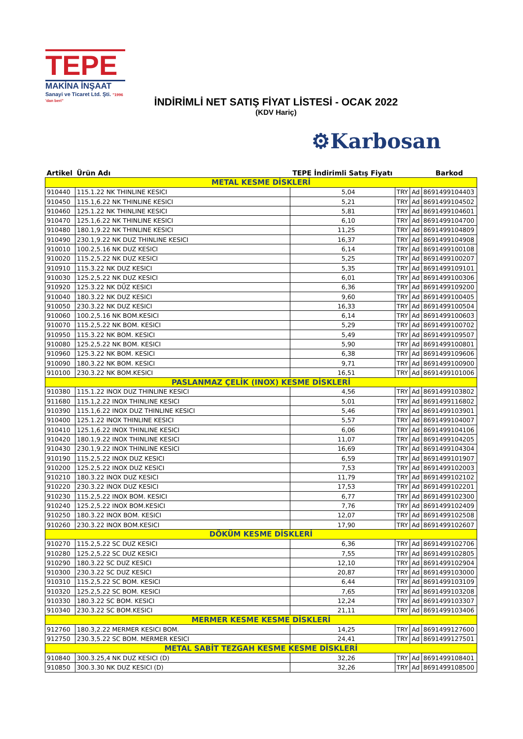TEPE
MAKİNA İNŞAAT
Sanayi ve Ticaret Ltd. Şti. "1996 'dan beri"
İNDİRİMLİ NET SATIŞ FİYAT LİSTESİ - OCAK 2022
(KDV Hariç)
⚙Karbosan
| Artikel | Ürün Adı | TEPE İndirimli Satış Fiyatı | | | Barkod |
| --- | --- | --- | --- | --- | --- |
| METAL KESME DİSKLERİ | | | | | |
| 910440 | 115.1.22 NK THINLINE KESICI | 5,04 | TRY | Ad | 8691499104403 |
| 910450 | 115.1,6.22 NK THINLINE KESICI | 5,21 | TRY | Ad | 8691499104502 |
| 910460 | 125.1.22 NK THINLINE KESICI | 5,81 | TRY | Ad | 8691499104601 |
| 910470 | 125.1,6.22 NK THINLINE KESICI | 6,10 | TRY | Ad | 8691499104700 |
| 910480 | 180.1,9.22 NK THINLINE KESICI | 11,25 | TRY | Ad | 8691499104809 |
| 910490 | 230.1,9.22 NK DUZ THINLINE KESICI | 16,37 | TRY | Ad | 8691499104908 |
| 910010 | 100.2,5.16 NK DUZ KESICI | 6,14 | TRY | Ad | 8691499100108 |
| 910020 | 115.2,5.22 NK DUZ KESICI | 5,25 | TRY | Ad | 8691499100207 |
| 910910 | 115.3.22 NK DUZ KESICI | 5,35 | TRY | Ad | 8691499109101 |
| 910030 | 125.2,5.22 NK DUZ KESICI | 6,01 | TRY | Ad | 8691499100306 |
| 910920 | 125.3.22 NK DÜZ KESICI | 6,36 | TRY | Ad | 8691499109200 |
| 910040 | 180.3.22 NK DUZ KESICI | 9,60 | TRY | Ad | 8691499100405 |
| 910050 | 230.3.22 NK DUZ KESICI | 16,33 | TRY | Ad | 8691499100504 |
| 910060 | 100.2,5.16 NK BOM.KESICI | 6,14 | TRY | Ad | 8691499100603 |
| 910070 | 115.2,5.22 NK BOM. KESICI | 5,29 | TRY | Ad | 8691499100702 |
| 910950 | 115.3.22 NK BOM. KESICI | 5,49 | TRY | Ad | 8691499109507 |
| 910080 | 125.2,5.22 NK BOM. KESICI | 5,90 | TRY | Ad | 8691499100801 |
| 910960 | 125.3.22 NK BOM. KESICI | 6,38 | TRY | Ad | 8691499109606 |
| 910090 | 180.3.22 NK BOM. KESICI | 9,71 | TRY | Ad | 8691499100900 |
| 910100 | 230.3.22 NK BOM.KESICI | 16,51 | TRY | Ad | 8691499101006 |
| PASLANMAZ ÇELİK (INOX) KESME DİSKLERİ | | | | | |
| 910380 | 115.1.22 INOX DUZ THINLINE KESICI | 4,56 | TRY | Ad | 8691499103802 |
| 911680 | 115.1,2.22 INOX THINLINE KESICI | 5,01 | TRY | Ad | 8691499116802 |
| 910390 | 115.1,6.22 INOX DUZ THINLINE KESICI | 5,46 | TRY | Ad | 8691499103901 |
| 910400 | 125.1.22 INOX THINLINE KESICI | 5,57 | TRY | Ad | 8691499104007 |
| 910410 | 125.1,6.22 INOX THINLINE KESICI | 6,06 | TRY | Ad | 8691499104106 |
| 910420 | 180.1,9.22 INOX THINLINE KESICI | 11,07 | TRY | Ad | 8691499104205 |
| 910430 | 230.1,9.22 INOX THINLINE KESICI | 16,69 | TRY | Ad | 8691499104304 |
| 910190 | 115.2,5.22 INOX DUZ KESICI | 6,59 | TRY | Ad | 8691499101907 |
| 910200 | 125.2,5.22 INOX DUZ KESICI | 7,53 | TRY | Ad | 8691499102003 |
| 910210 | 180.3.22 INOX DUZ KESICI | 11,79 | TRY | Ad | 8691499102102 |
| 910220 | 230.3.22 INOX DUZ KESICI | 17,53 | TRY | Ad | 8691499102201 |
| 910230 | 115.2,5.22 INOX BOM. KESICI | 6,77 | TRY | Ad | 8691499102300 |
| 910240 | 125.2,5.22 INOX BOM.KESICI | 7,76 | TRY | Ad | 8691499102409 |
| 910250 | 180.3.22 INOX BOM. KESICI | 12,07 | TRY | Ad | 8691499102508 |
| 910260 | 230.3.22 INOX BOM.KESICI | 17,90 | TRY | Ad | 8691499102607 |
| DÖKÜM KESME DİSKLERİ | | | | | |
| 910270 | 115.2,5.22 SC DUZ KESICI | 6,36 | TRY | Ad | 8691499102706 |
| 910280 | 125.2,5.22 SC DUZ KESICI | 7,55 | TRY | Ad | 8691499102805 |
| 910290 | 180.3.22 SC DUZ KESICI | 12,10 | TRY | Ad | 8691499102904 |
| 910300 | 230.3.22 SC DUZ KESICI | 20,87 | TRY | Ad | 8691499103000 |
| 910310 | 115.2,5.22 SC BOM. KESICI | 6,44 | TRY | Ad | 8691499103109 |
| 910320 | 125.2,5.22 SC BOM. KESICI | 7,65 | TRY | Ad | 8691499103208 |
| 910330 | 180.3.22 SC BOM. KESICI | 12,24 | TRY | Ad | 8691499103307 |
| 910340 | 230.3.22 SC BOM.KESICI | 21,11 | TRY | Ad | 8691499103406 |
| MERMER KESME KESME DİSKLERİ | | | | | |
| 912760 | 180.3,2.22 MERMER KESICI BOM. | 14,25 | TRY | Ad | 8691499127600 |
| 912750 | 230.3,5.22 SC BOM. MERMER KESICI | 24,41 | TRY | Ad | 8691499127501 |
| METAL SABİT TEZGAH KESME KESME DİSKLERİ | | | | | |
| 910840 | 300.3.25,4 NK DUZ KESICI (D) | 32,26 | TRY | Ad | 8691499108401 |
| 910850 | 300.3.30 NK DUZ KESICI (D) | 32,26 | TRY | Ad | 8691499108500 |